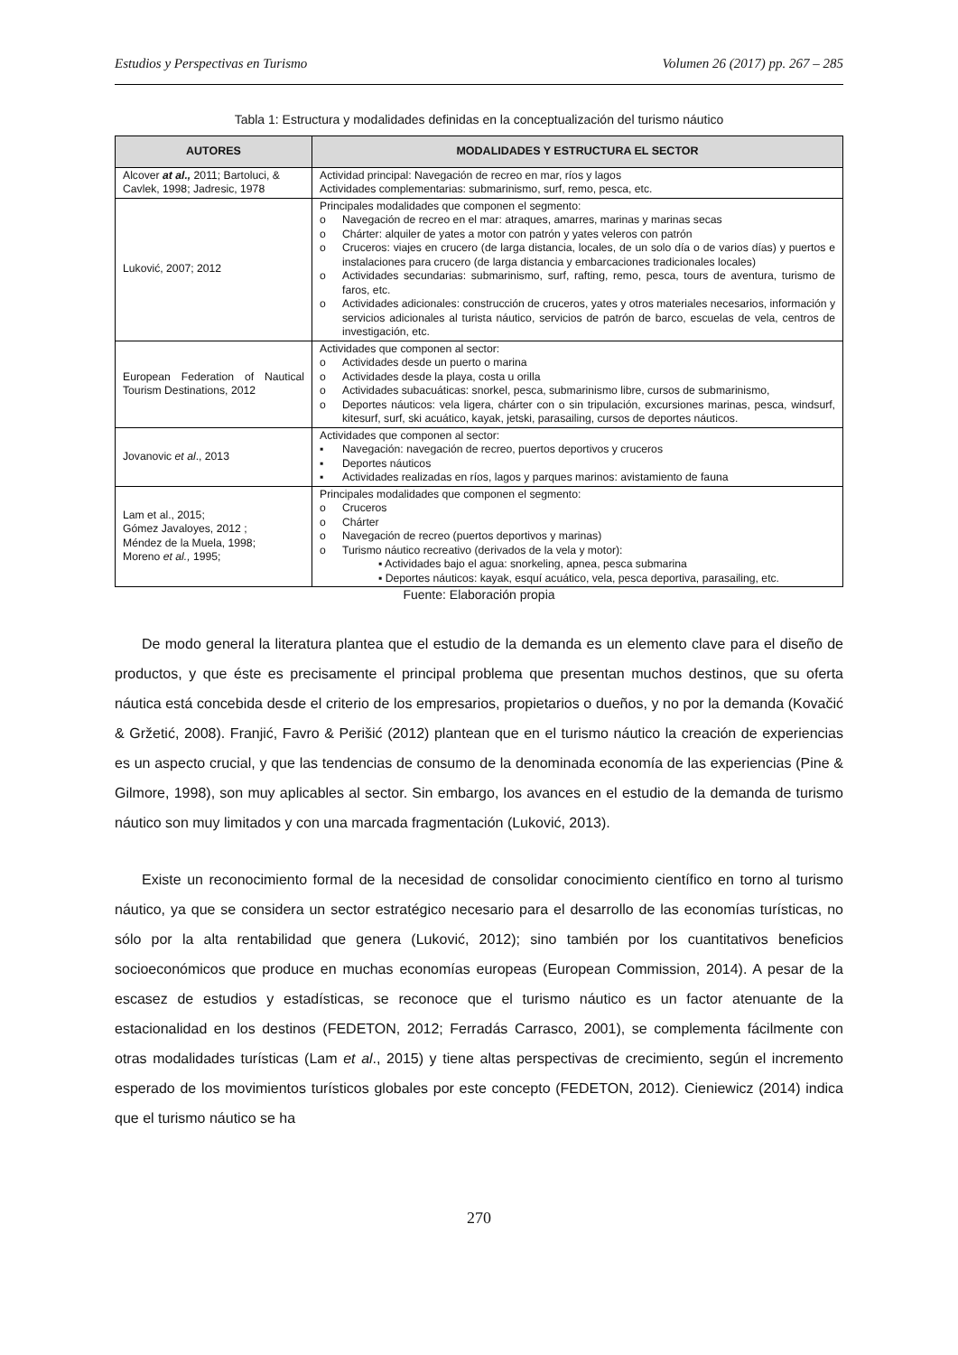Estudios y Perspectivas en Turismo Volumen 26 (2017) pp. 267 – 285
Tabla 1: Estructura y modalidades definidas en la conceptualización del turismo náutico
| AUTORES | MODALIDADES Y ESTRUCTURA EL SECTOR |
| --- | --- |
| Alcover at al., 2011; Bartoluci, & Cavlek, 1998; Jadresic, 1978 | Actividad principal: Navegación de recreo en mar, ríos y lagos Actividades complementarias: submarinismo, surf, remo, pesca, etc. |
| Luković, 2007; 2012 | Principales modalidades que componen el segmento: o Navegación de recreo en el mar: atraques, amarres, marinas y marinas secas o Chárter: alquiler de yates a motor con patrón y yates veleros con patrón o Cruceros: viajes en crucero (de larga distancia, locales, de un solo día o de varios días) y puertos e instalaciones para crucero (de larga distancia y embarcaciones tradicionales locales) o Actividades secundarias: submarinismo, surf, rafting, remo, pesca, tours de aventura, turismo de faros, etc. o Actividades adicionales: construcción de cruceros, yates y otros materiales necesarios, información y servicios adicionales al turista náutico, servicios de patrón de barco, escuelas de vela, centros de investigación, etc. |
| European Federation of Nautical Tourism Destinations, 2012 | Actividades que componen al sector: o Actividades desde un puerto o marina o Actividades desde la playa, costa u orilla o Actividades subacuáticas: snorkel, pesca, submarinismo libre, cursos de submarinismo, o Deportes náuticos: vela ligera, chárter con o sin tripulación, excursiones marinas, pesca, windsurf, kitesurf, surf, ski acuático, kayak, jetski, parasailing, cursos de deportes náuticos. |
| Jovanovic et al ., 2013 | Actividades que componen al sector: ▪ Navegación: navegación de recreo, puertos deportivos y cruceros ▪ Deportes náuticos ▪ Actividades realizadas en ríos, lagos y parques marinos: avistamiento de fauna |
| Lam et al., 2015; Gómez Javaloyes, 2012 ; Méndez de la Muela, 1998; Moreno et al., 1995; | Principales modalidades que componen el segmento: o Cruceros o Chárter o Navegación de recreo (puertos deportivos y marinas) o Turismo náutico recreativo (derivados de la vela y motor): ▪ Actividades bajo el agua: snorkeling, apnea, pesca submarina ▪ Deportes náuticos: kayak, esquí acuático, vela, pesca deportiva, parasailing, etc. |
Fuente: Elaboración propia
De modo general la literatura plantea que el estudio de la demanda es un elemento clave para el diseño de productos, y que éste es precisamente el principal problema que presentan muchos destinos, que su oferta náutica está concebida desde el criterio de los empresarios, propietarios o dueños, y no por la demanda (Kovačić & Gržetić, 2008). Franjić, Favro & Perišić (2012) plantean que en el turismo náutico la creación de experiencias es un aspecto crucial, y que las tendencias de consumo de la denominada economía de las experiencias (Pine & Gilmore, 1998), son muy aplicables al sector. Sin embargo, los avances en el estudio de la demanda de turismo náutico son muy limitados y con una marcada fragmentación (Luković, 2013).
Existe un reconocimiento formal de la necesidad de consolidar conocimiento científico en torno al turismo náutico, ya que se considera un sector estratégico necesario para el desarrollo de las economías turísticas, no sólo por la alta rentabilidad que genera (Luković, 2012); sino también por los cuantitativos beneficios socioeconómicos que produce en muchas economías europeas (European Commission, 2014). A pesar de la escasez de estudios y estadísticas, se reconoce que el turismo náutico es un factor atenuante de la estacionalidad en los destinos (FEDETON, 2012; Ferradás Carrasco, 2001), se complementa fácilmente con otras modalidades turísticas (Lam et al., 2015) y tiene altas perspectivas de crecimiento, según el incremento esperado de los movimientos turísticos globales por este concepto (FEDETON, 2012). Cieniewicz (2014) indica que el turismo náutico se ha
270